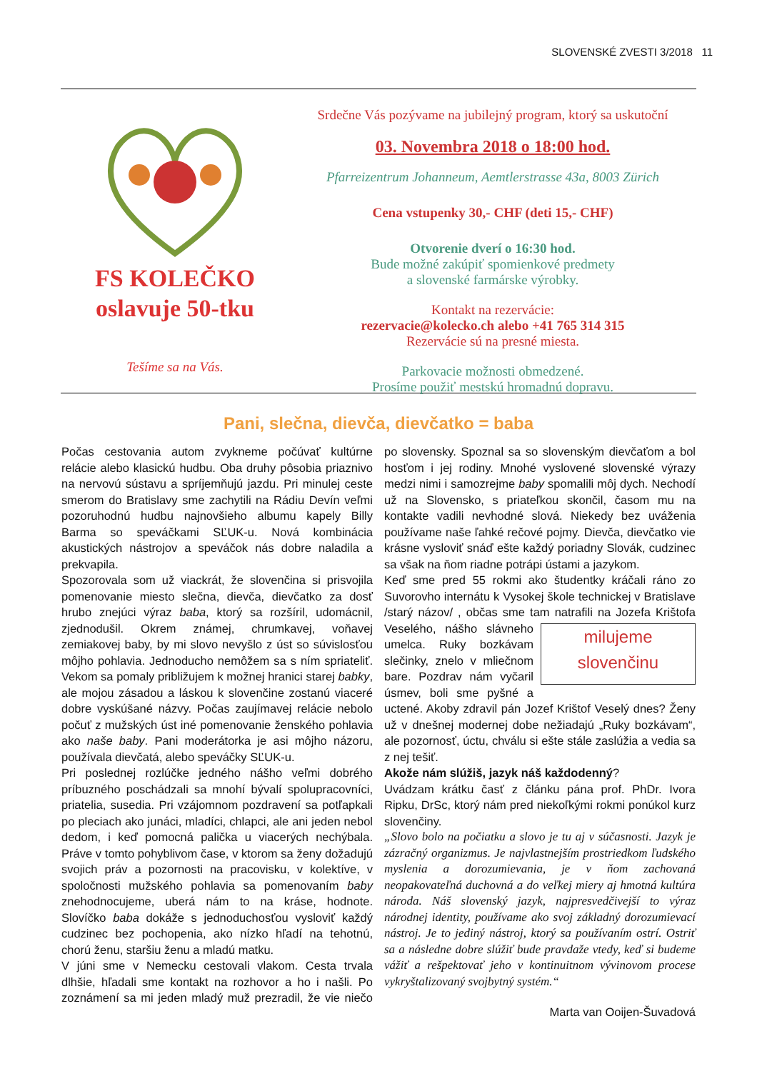SLOVENSKÉ ZVESTI 3/2018 11
FS KOLEČKO
oslavuje 50-tku
Tešíme sa na Vás.
Srdečne Vás pozývame na jubilejný program, ktorý sa uskutoční
03. Novembra 2018 o 18:00 hod.
Pfarreizentrum Johanneum, Aemtlerstrasse 43a, 8003 Zürich
Cena vstupenky 30,- CHF (deti 15,- CHF)
Otvorenie dverí o 16:30 hod.
Bude možné zakúpiť spomienkové predmety
a slovenské farmárske výrobky.
Kontakt na rezervácie:
rezervacie@kolecko.ch alebo +41 765 314 315
Rezervácie sú na presné miesta.
Parkovacie možnosti obmedzené.
Prosíme použiť mestskú hromadnú dopravu.
Pani, slečna, dievča, dievčatko = baba
Počas cestovania autom zvykneme počúvať kultúrne relácie alebo klasickú hudbu. Oba druhy pôsobia priaznivo na nervovú sústavu a spríjemňujú jazdu. Pri minulej ceste smerom do Bratislavy sme zachytili na Rádiu Devín veľmi pozoruhodnú hudbu najnovšieho albumu kapely Billy Barma so speváčkami SĽUK-u. Nová kombinácia akustických nástrojov a speváčok nás dobre naladila a prekvapila.
Spozorovala som už viackrát, že slovenčina si prisvojila pomenovanie miesto slečna, dievča, dievčatko za dosť hrubo znejúci výraz baba, ktorý sa rozšíril, udomácnil, zjednodušil. Okrem známej, chrumkavej, voňavej zemiakovej baby, by mi slovo nevyšlo z úst so súvislosťou môjho pohlavia. Jednoducho nemôžem sa s ním spriateliť. Vekom sa pomaly približujem k možnej hranici starej babky, ale mojou zásadou a láskou k slovenčine zostanú viaceré dobre vyskúšané názvy. Počas zaujímavej relácie nebolo počuť z mužských úst iné pomenovanie ženského pohlavia ako naše baby. Pani moderátorka je asi môjho názoru, používala dievčatá, alebo speváčky SĽUK-u.
Pri poslednej rozlúčke jedného nášho veľmi dobrého príbuzného poschádzali sa mnohí bývalí spolupracovníci, priatelia, susedia. Pri vzájomnom pozdravení sa potľapkali po pleciach ako junáci, mladíci, chlapci, ale ani jeden nebol dedom, i keď pomocná palička u viacerých nechýbala. Práve v tomto pohyblivom čase, v ktorom sa ženy dožadujú svojich práv a pozornosti na pracovisku, v kolektíve, v spoločnosti mužského pohlavia sa pomenovaním baby znehodnocujeme, uberá nám to na kráse, hodnote. Slovíčko baba dokáže s jednoduchosťou vysloviť každý cudzinec bez pochopenia, ako nízko hľadí na tehotnú, chorú ženu, staršiu ženu a mladú matku.
V júni sme v Nemecku cestovali vlakom. Cesta trvala dlhšie, hľadali sme kontakt na rozhovor a ho i našli. Po zoznámení sa mi jeden mladý muž prezradil, že vie niečo po slovensky. Spoznal sa so slovenským dievčaťom a bol hosťom i jej rodiny. Mnohé vyslovené slovenské výrazy medzi nimi i samozrejme baby spomalili môj dych. Nechodí už na Slovensko, s priateľkou skončil, časom mu na kontakte vadili nevhodné slová. Niekedy bez uváženia používame naše ľahké rečové pojmy. Dievča, dievčatko vie krásne vysloviť snáď ešte každý poriadny Slovák, cudzinec sa však na ňom riadne potrápi ústami a jazykom.
Keď sme pred 55 rokmi ako študentky kráčali ráno zo Suvorovho internátu k Vysokej škole technickej v Bratislave /starý názov/ , občas sme tam natrafili na Jozefa Krištofa milujeme
slovenčinu Veselého, nášho slávneho umelca. Ruky bozkávam slečinky, znelo v mliečnom bare. Pozdrav nám vyčaril úsmev, boli sme pyšné a uctené. Akoby zdravil pán Jozef Krištof Veselý dnes? Ženy už v dnešnej modernej dobe nežiadajú „Ruky bozkávam“, ale pozornosť, úctu, chválu si ešte stále zaslúžia a vedia sa z nej tešiť.
Akože nám slúžiš, jazyk náš každodenný?
Uvádzam krátku časť z článku pána prof. PhDr. Ivora Ripku, DrSc, ktorý nám pred niekoľkými rokmi ponúkol kurz slovenčiny.
„Slovo bolo na počiatku a slovo je tu aj v súčasnosti. Jazyk je zázračný organizmus. Je najvlastnejším prostriedkom ľudského myslenia a dorozumievania, je v ňom zachovaná neopakovateľná duchovná a do veľkej miery aj hmotná kultúra národa. Náš slovenský jazyk, najpresvedčivejší to výraz národnej identity, používame ako svoj základný dorozumievací nástroj. Je to jediný nástroj, ktorý sa používaním ostrí. Ostriť sa a následne dobre slúžiť bude pravdaže vtedy, keď si budeme vážiť a rešpektovať jeho v kontinuitnom vývinovom procese vykryštalizovaný svojbytný systém.“
Marta van Ooijen-Šuvadová